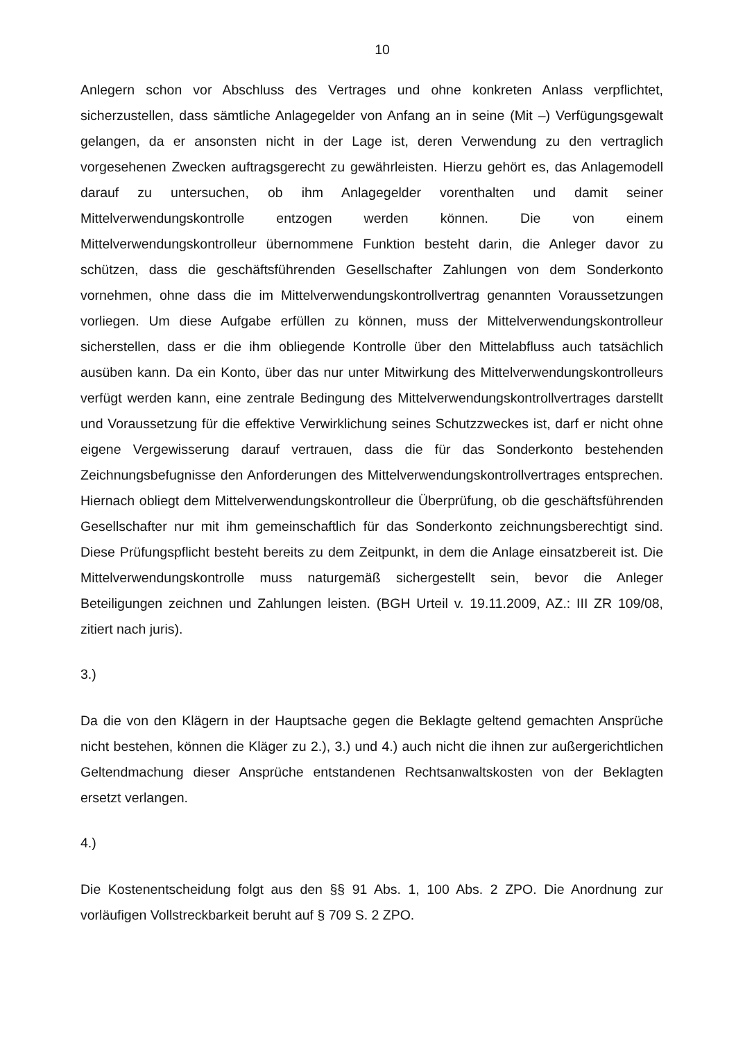10
Anlegern schon vor Abschluss des Vertrages und ohne konkreten Anlass verpflichtet, sicherzustellen, dass sämtliche Anlagegelder von Anfang an in seine (Mit –) Verfügungsgewalt gelangen, da er ansonsten nicht in der Lage ist, deren Verwendung zu den vertraglich vorgesehenen Zwecken auftragsgerecht zu gewährleisten. Hierzu gehört es, das Anlagemodell darauf zu untersuchen, ob ihm Anlagegelder vorenthalten und damit seiner Mittelverwendungskontrolle entzogen werden können. Die von einem Mittelverwendungskontrolleur übernommene Funktion besteht darin, die Anleger davor zu schützen, dass die geschäftsführenden Gesellschafter Zahlungen von dem Sonderkonto vornehmen, ohne dass die im Mittelverwendungskontrollvertrag genannten Voraussetzungen vorliegen. Um diese Aufgabe erfüllen zu können, muss der Mittelverwendungskontrolleur sicherstellen, dass er die ihm obliegende Kontrolle über den Mittelabfluss auch tatsächlich ausüben kann. Da ein Konto, über das nur unter Mitwirkung des Mittelverwendungskontrolleurs verfügt werden kann, eine zentrale Bedingung des Mittelverwendungskontrollvertrages darstellt und Voraussetzung für die effektive Verwirklichung seines Schutzzweckes ist, darf er nicht ohne eigene Vergewisserung darauf vertrauen, dass die für das Sonderkonto bestehenden Zeichnungsbefugnisse den Anforderungen des Mittelverwendungskontrollvertrages entsprechen. Hiernach obliegt dem Mittelverwendungskontrolleur die Überprüfung, ob die geschäftsführenden Gesellschafter nur mit ihm gemeinschaftlich für das Sonderkonto zeichnungsberechtigt sind. Diese Prüfungspflicht besteht bereits zu dem Zeitpunkt, in dem die Anlage einsatzbereit ist. Die Mittelverwendungskontrolle muss naturgemäß sichergestellt sein, bevor die Anleger Beteiligungen zeichnen und Zahlungen leisten. (BGH Urteil v. 19.11.2009, AZ.: III ZR 109/08, zitiert nach juris).
3.)
Da die von den Klägern in der Hauptsache gegen die Beklagte geltend gemachten Ansprüche nicht bestehen, können die Kläger zu 2.), 3.) und 4.) auch nicht die ihnen zur außergerichtlichen Geltendmachung dieser Ansprüche entstandenen Rechtsanwaltskosten von der Beklagten ersetzt verlangen.
4.)
Die Kostenentscheidung folgt aus den §§ 91 Abs. 1, 100 Abs. 2 ZPO. Die Anordnung zur vorläufigen Vollstreckbarkeit beruht auf § 709 S. 2 ZPO.